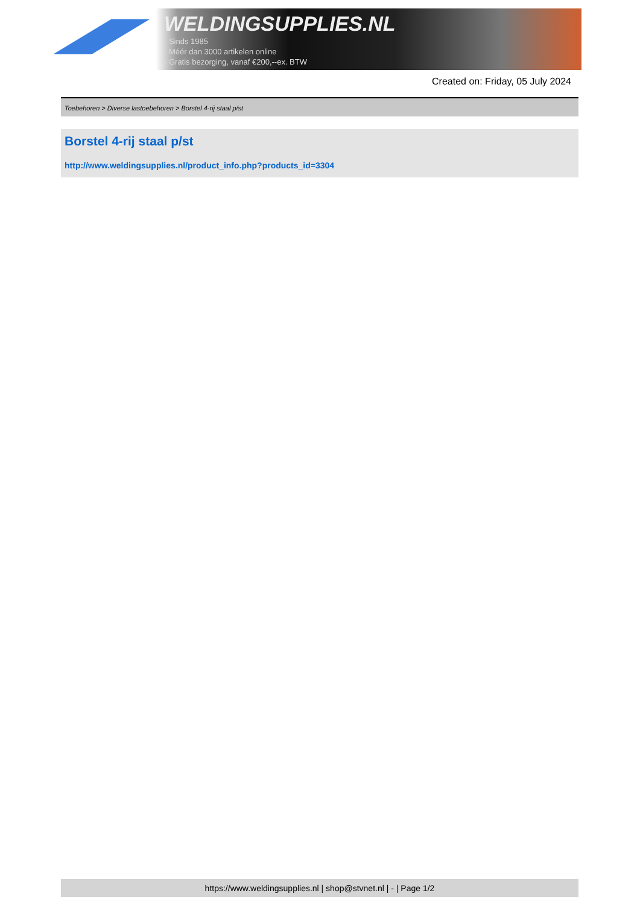WELDINGSUPPLIES.NL
- Sinds 1985
- Méér dan 3000 artikelen online
- Gratis bezorging, vanaf €200,--ex. BTW
Created on: Friday, 05 July 2024
Toebehoren > Diverse lastoebehoren > Borstel 4-rij staal p/st
Borstel 4-rij staal p/st
http://www.weldingsupplies.nl/product_info.php?products_id=3304
https://www.weldingsupplies.nl | shop@stvnet.nl | - | Page 1/2